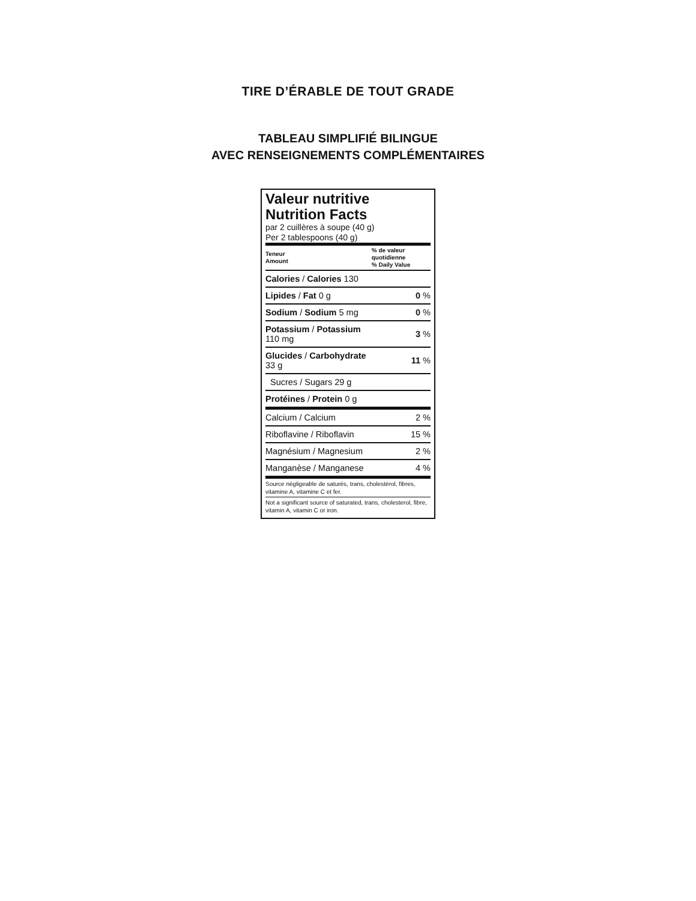TIRE D’ÉRABLE DE TOUT GRADE
TABLEAU SIMPLIFIÉ BILINGUE
AVEC RENSEIGNEMENTS COMPLÉMENTAIRES
Valeur nutritive
Nutrition Facts
par 2 cuillères à soupe (40 g)
Per 2 tablespoons (40 g)
| Teneur Amount | % de valeur quotidienne % Daily Value |
| --- | --- |
| Calories / Calories 130 | |
| Lipides / Fat 0 g | 0 % |
| Sodium / Sodium 5 mg | 0 % |
| Potassium / Potassium 110 mg | 3 % |
| Glucides / Carbohydrate 33 g | 11 % |
| Sucres / Sugars 29 g | |
| Protéines / Protein 0 g | |
| Calcium / Calcium | 2 % |
| Riboflavine / Riboflavin | 15 % |
| Magnésium / Magnesium | 2 % |
| Manganèse / Manganese | 4 % |
Source négligeable de saturés, trans, cholestérol, fibres, vitamine A, vitamine C et fer.
Not a significant source of saturated, trans, cholesterol, fibre, vitamin A, vitamin C or iron.